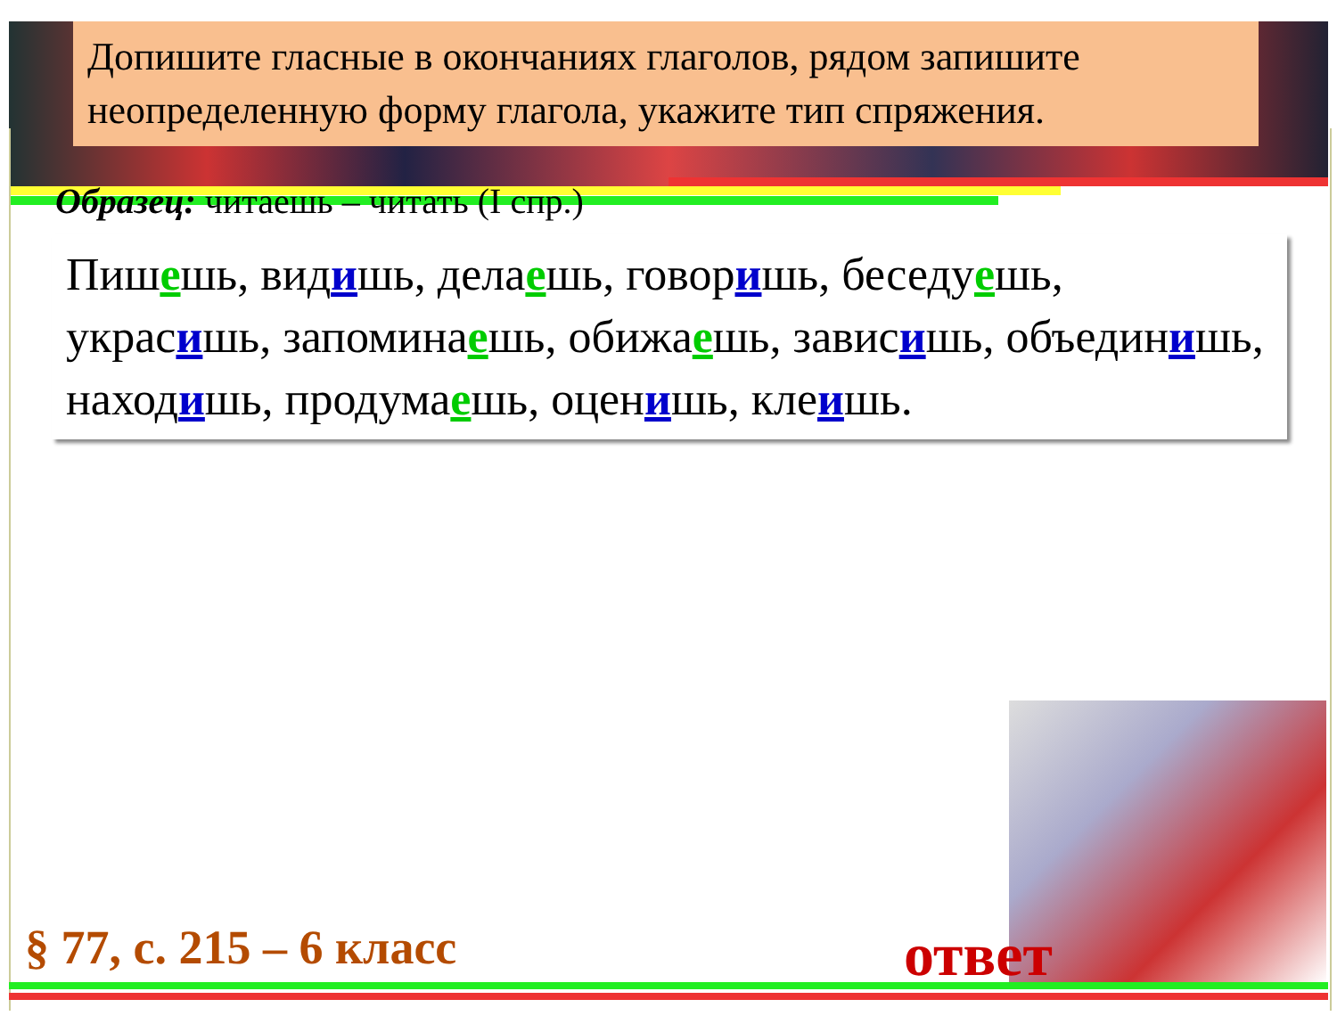Допишите гласные в окончаниях глаголов, рядом запишите неопределенную форму глагола, укажите тип спряжения.
Образец: читаешь – читать (I спр.)
Пишешь, видишь, делаешь, говоришь, беседуешь, украсишь, запоминаешь, обижаешь, зависишь, объединишь, находишь, продумаешь, оценишь, клеишь.
§ 77, с. 215 – 6 класс ответ